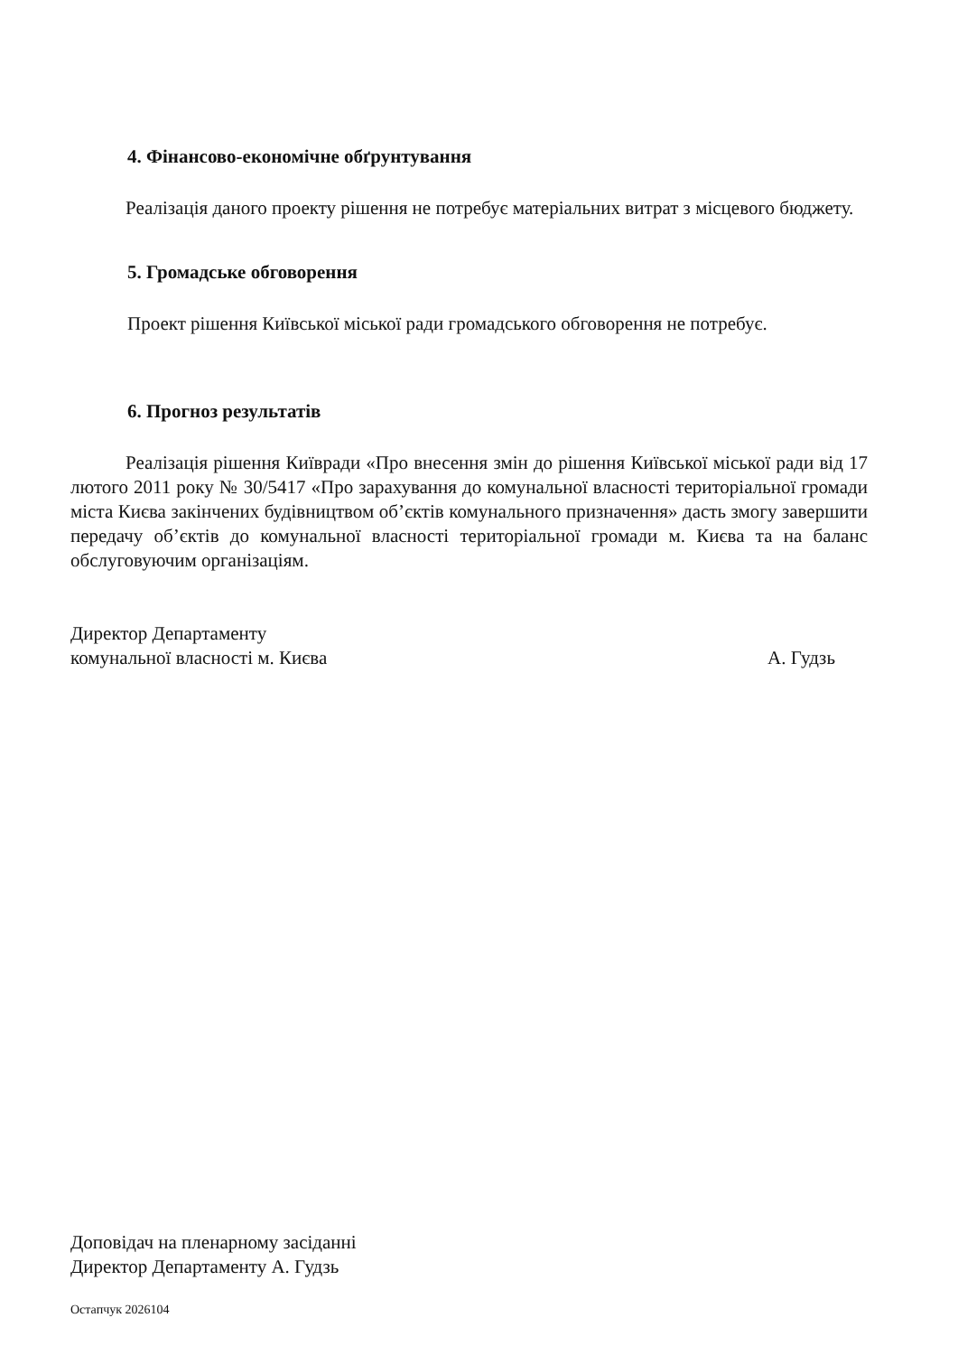4. Фінансово-економічне обґрунтування
Реалізація даного проекту рішення не потребує матеріальних витрат з місцевого бюджету.
5. Громадське обговорення
Проект рішення Київської міської ради громадського обговорення не потребує.
6. Прогноз результатів
Реалізація рішення Київради «Про внесення змін до рішення Київської міської ради від 17 лютого 2011 року № 30/5417 «Про зарахування до комунальної власності територіальної громади міста Києва закінчених будівництвом об’єктів комунального призначення» дасть змогу завершити передачу об’єктів до комунальної власності територіальної громади м. Києва та на баланс обслуговуючим організаціям.
Директор Департаменту
комунальної власності м. Києва
А. Гудзь
Доповідач на пленарному засіданні
Директор Департаменту А. Гудзь
Остапчук 2026104